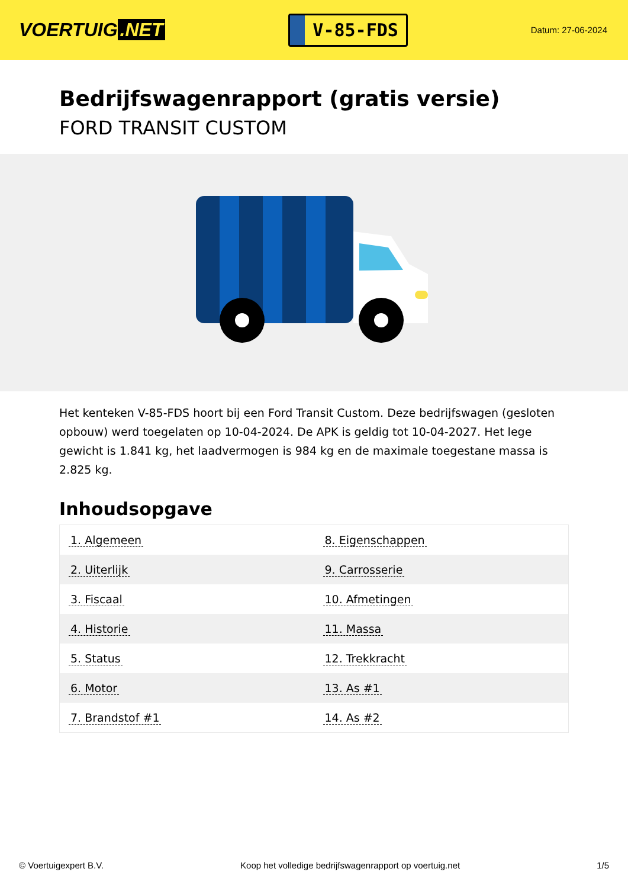VOERTUIG.NET
V-85-FDS
Datum: 27-06-2024
Bedrijfswagenrapport (gratis versie)
FORD TRANSIT CUSTOM
Het kenteken V-85-FDS hoort bij een Ford Transit Custom. Deze bedrijfswagen (gesloten opbouw) werd toegelaten op 10-04-2024. De APK is geldig tot 10-04-2027. Het lege gewicht is 1.841 kg, het laadvermogen is 984 kg en de maximale toegestane massa is 2.825 kg.
Inhoudsopgave
| 1. Algemeen | 8. Eigenschappen |
| 2. Uiterlijk | 9. Carrosserie |
| 3. Fiscaal | 10. Afmetingen |
| 4. Historie | 11. Massa |
| 5. Status | 12. Trekkracht |
| 6. Motor | 13. As #1 |
| 7. Brandstof #1 | 14. As #2 |
© Voertuigexpert B.V. Koop het volledige bedrijfswagenrapport op voertuig.net 1/5